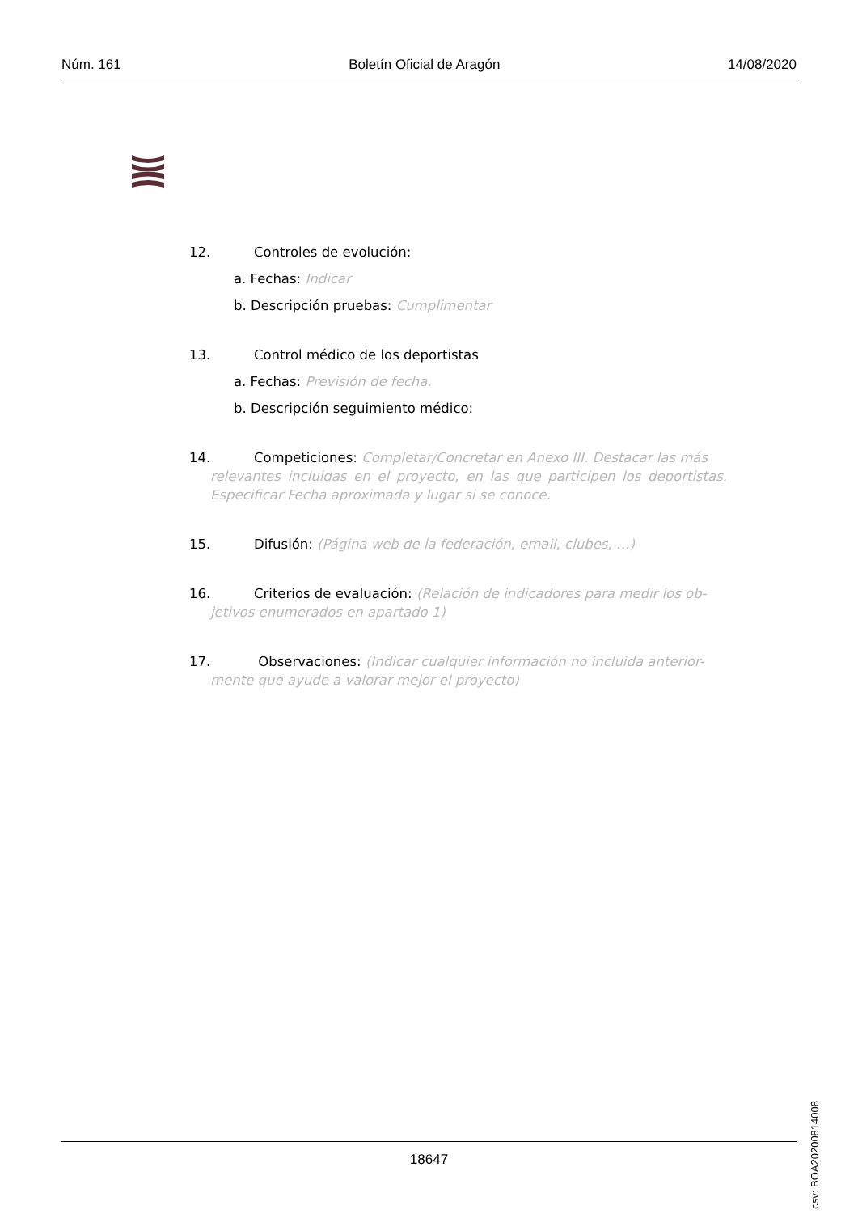Núm. 161 Boletín Oficial de Aragón 14/08/2020
12. Controles de evolución:
a. Fechas: Indicar
b. Descripción pruebas: Cumplimentar
13. Control médico de los deportistas
a. Fechas: Previsión de fecha.
b. Descripción seguimiento médico:
14. Competiciones: Completar/Concretar en Anexo III. Destacar las más
relevantes incluidas en el proyecto, en las que participen los deportistas. Especificar Fecha aproximada y lugar si se conoce.
15. Difusión: (Página web de la federación, email, clubes, …)
16. Criterios de evaluación: (Relación de indicadores para medir los ob-
jetivos enumerados en apartado 1)
17. Observaciones: (Indicar cualquier información no incluida anterior-
mente que ayude a valorar mejor el proyecto)
csv: BOA20200814008
18647